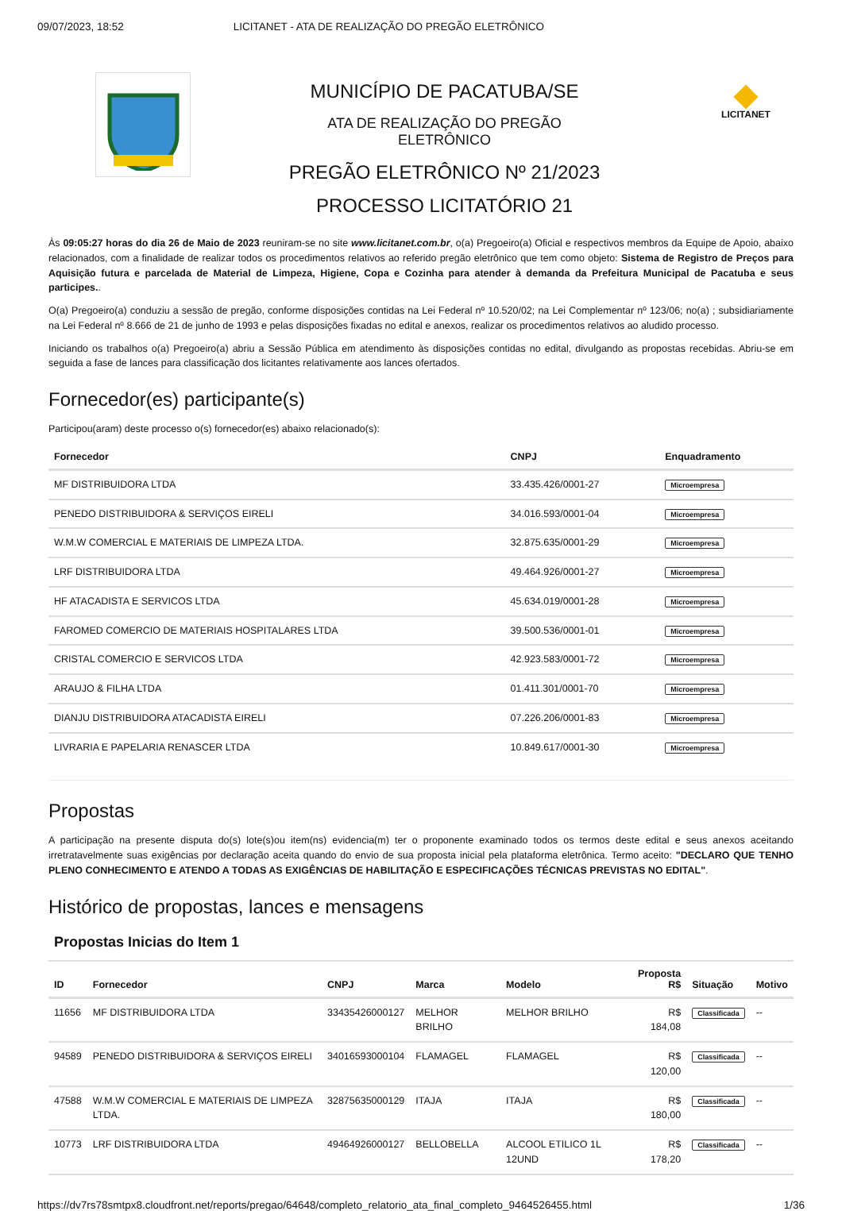09/07/2023, 18:52 LICITANET - ATA DE REALIZAÇÃO DO PREGÃO ELETRÔNICO
MUNICÍPIO DE PACATUBA/SE
ATA DE REALIZAÇÃO DO PREGÃO
ELETRÔNICO
PREGÃO ELETRÔNICO Nº 21/2023
PROCESSO LICITATÓRIO 21
LICITANET
Às 09:05:27 horas do dia 26 de Maio de 2023 reuniram-se no site www.licitanet.com.br, o(a) Pregoeiro(a) Oficial e respectivos membros da Equipe de Apoio, abaixo relacionados, com a finalidade de realizar todos os procedimentos relativos ao referido pregão eletrônico que tem como objeto: Sistema de Registro de Preços para Aquisição futura e parcelada de Material de Limpeza, Higiene, Copa e Cozinha para atender à demanda da Prefeitura Municipal de Pacatuba e seus participes..
O(a) Pregoeiro(a) conduziu a sessão de pregão, conforme disposições contidas na Lei Federal nº 10.520/02; na Lei Complementar nº 123/06; no(a) ; subsidiariamente na Lei Federal nº 8.666 de 21 de junho de 1993 e pelas disposições fixadas no edital e anexos, realizar os procedimentos relativos ao aludido processo.
Iniciando os trabalhos o(a) Pregoeiro(a) abriu a Sessão Pública em atendimento às disposições contidas no edital, divulgando as propostas recebidas. Abriu-se em seguida a fase de lances para classificação dos licitantes relativamente aos lances ofertados.
Fornecedor(es) participante(s)
Participou(aram) deste processo o(s) fornecedor(es) abaixo relacionado(s):
| Fornecedor | CNPJ | Enquadramento |
| --- | --- | --- |
| MF DISTRIBUIDORA LTDA | 33.435.426/0001-27 | Microempresa |
| PENEDO DISTRIBUIDORA & SERVIÇOS EIRELI | 34.016.593/0001-04 | Microempresa |
| W.M.W COMERCIAL E MATERIAIS DE LIMPEZA LTDA. | 32.875.635/0001-29 | Microempresa |
| LRF DISTRIBUIDORA LTDA | 49.464.926/0001-27 | Microempresa |
| HF ATACADISTA E SERVICOS LTDA | 45.634.019/0001-28 | Microempresa |
| FAROMED COMERCIO DE MATERIAIS HOSPITALARES LTDA | 39.500.536/0001-01 | Microempresa |
| CRISTAL COMERCIO E SERVICOS LTDA | 42.923.583/0001-72 | Microempresa |
| ARAUJO & FILHA LTDA | 01.411.301/0001-70 | Microempresa |
| DIANJU DISTRIBUIDORA ATACADISTA EIRELI | 07.226.206/0001-83 | Microempresa |
| LIVRARIA E PAPELARIA RENASCER LTDA | 10.849.617/0001-30 | Microempresa |
Propostas
A participação na presente disputa do(s) lote(s)ou item(ns) evidencia(m) ter o proponente examinado todos os termos deste edital e seus anexos aceitando irretratavelmente suas exigências por declaração aceita quando do envio de sua proposta inicial pela plataforma eletrônica. Termo aceito: "DECLARO QUE TENHO PLENO CONHECIMENTO E ATENDO A TODAS AS EXIGÊNCIAS DE HABILITAÇÃO E ESPECIFICAÇÕES TÉCNICAS PREVISTAS NO EDITAL".
Histórico de propostas, lances e mensagens
Propostas Inicias do Item 1
| ID | Fornecedor | CNPJ | Marca | Modelo | Proposta R$ | Situação | Motivo |
| --- | --- | --- | --- | --- | --- | --- | --- |
| 11656 | MF DISTRIBUIDORA LTDA | 33435426000127 | MELHOR BRILHO | MELHOR BRILHO | R$ 184,08 | Classificada | -- |
| 94589 | PENEDO DISTRIBUIDORA & SERVIÇOS EIRELI | 34016593000104 | FLAMAGEL | FLAMAGEL | R$ 120,00 | Classificada | -- |
| 47588 | W.M.W COMERCIAL E MATERIAIS DE LIMPEZA LTDA. | 32875635000129 | ITAJA | ITAJA | R$ 180,00 | Classificada | -- |
| 10773 | LRF DISTRIBUIDORA LTDA | 49464926000127 | BELLOBELLA | ALCOOL ETILICO 1L 12UND | R$ 178,20 | Classificada | -- |
https://dv7rs78smtpx8.cloudfront.net/reports/pregao/64648/completo_relatorio_ata_final_completo_9464526455.html 1/36